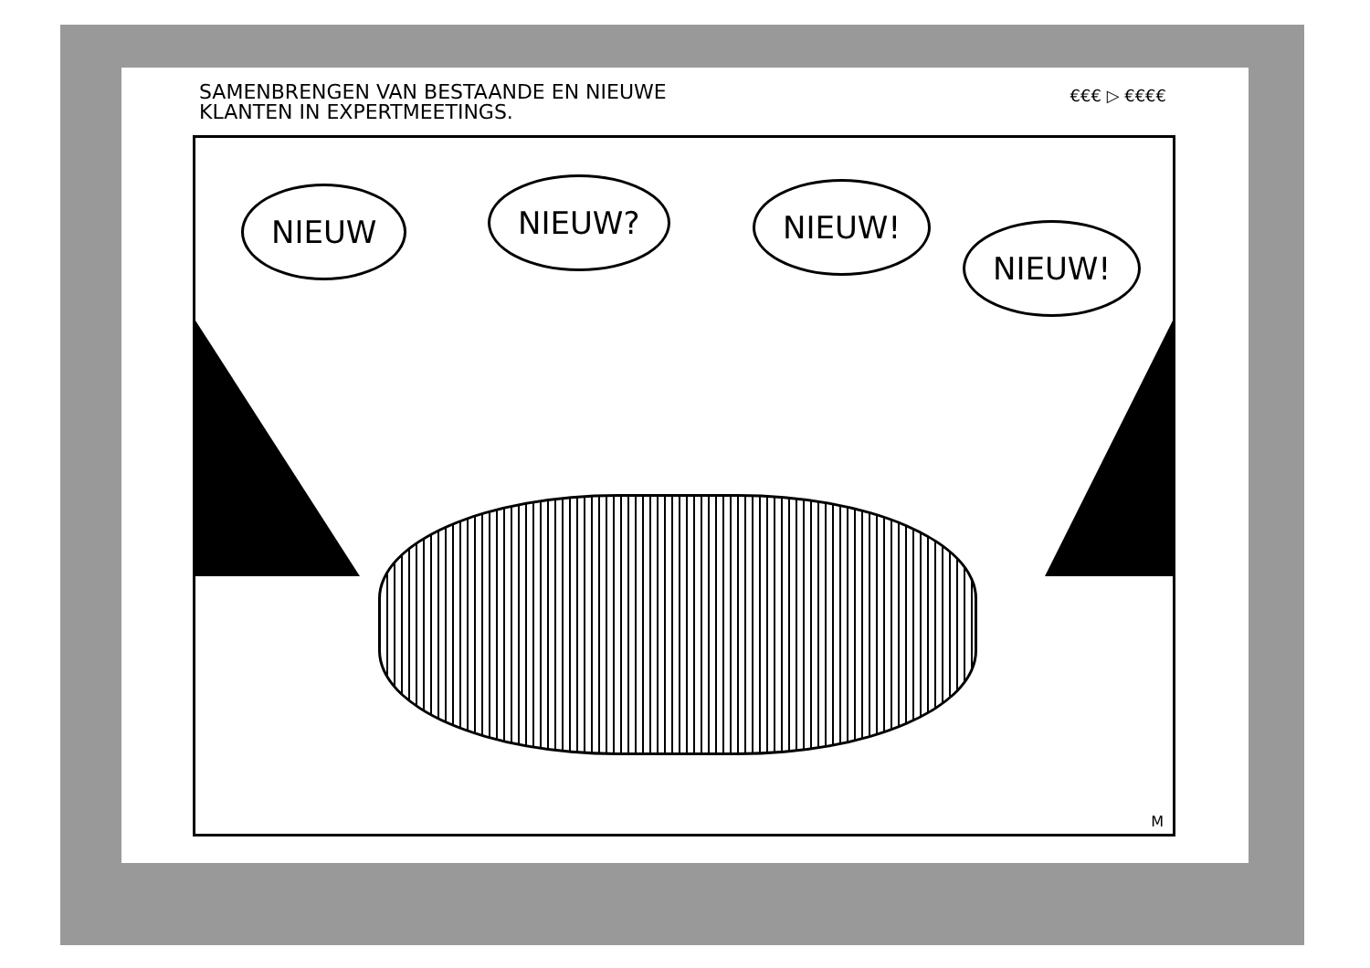SAMENBRENGEN VAN BESTAANDE EN NIEUWE
KLANTEN IN EXPERTMEETINGS.
€€€ ▷ €€€€
NIEUW NIEUW? NIEUW!
NIEUW!
M